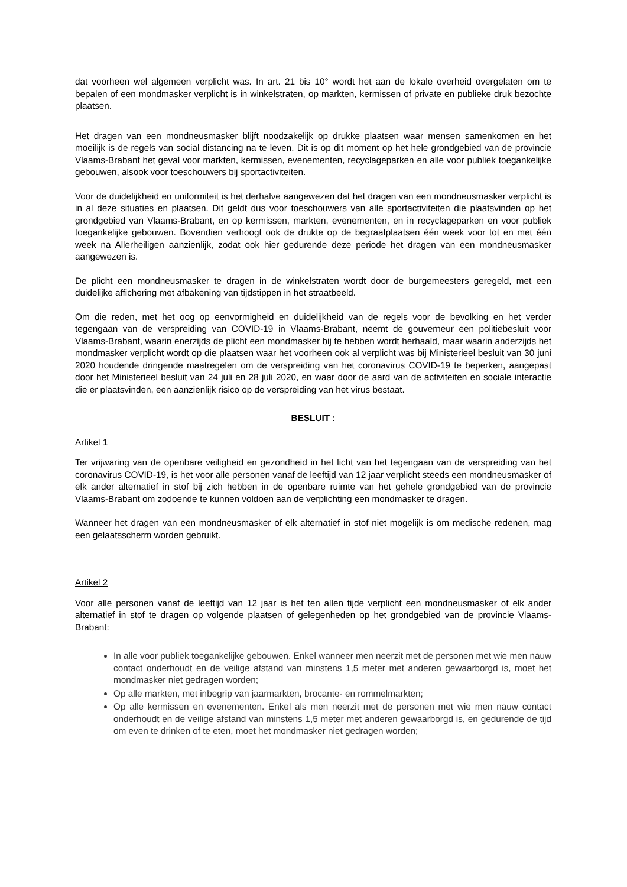dat voorheen wel algemeen verplicht was. In art. 21 bis 10° wordt het aan de lokale overheid overgelaten om te bepalen of een mondmasker verplicht is in winkelstraten, op markten, kermissen of private en publieke druk bezochte plaatsen.
Het dragen van een mondneusmasker blijft noodzakelijk op drukke plaatsen waar mensen samenkomen en het moeilijk is de regels van social distancing na te leven. Dit is op dit moment op het hele grondgebied van de provincie Vlaams-Brabant het geval voor markten, kermissen, evenementen, recyclageparken en alle voor publiek toegankelijke gebouwen, alsook voor toeschouwers bij sportactiviteiten.
Voor de duidelijkheid en uniformiteit is het derhalve aangewezen dat het dragen van een mondneusmasker verplicht is in al deze situaties en plaatsen. Dit geldt dus voor toeschouwers van alle sportactiviteiten die plaatsvinden op het grondgebied van Vlaams-Brabant, en op kermissen, markten, evenementen, en in recyclageparken en voor publiek toegankelijke gebouwen. Bovendien verhoogt ook de drukte op de begraafplaatsen één week voor tot en met één week na Allerheiligen aanzienlijk, zodat ook hier gedurende deze periode het dragen van een mondneusmasker aangewezen is.
De plicht een mondneusmasker te dragen in de winkelstraten wordt door de burgemeesters geregeld, met een duidelijke affichering met afbakening van tijdstippen in het straatbeeld.
Om die reden, met het oog op eenvormigheid en duidelijkheid van de regels voor de bevolking en het verder tegengaan van de verspreiding van COVID-19 in Vlaams-Brabant, neemt de gouverneur een politiebesluit voor Vlaams-Brabant, waarin enerzijds de plicht een mondmasker bij te hebben wordt herhaald, maar waarin anderzijds het mondmasker verplicht wordt op die plaatsen waar het voorheen ook al verplicht was bij Ministerieel besluit van 30 juni 2020 houdende dringende maatregelen om de verspreiding van het coronavirus COVID-19 te beperken, aangepast door het Ministerieel besluit van 24 juli en 28 juli 2020, en waar door de aard van de activiteiten en sociale interactie die er plaatsvinden, een aanzienlijk risico op de verspreiding van het virus bestaat.
BESLUIT :
Artikel 1
Ter vrijwaring van de openbare veiligheid en gezondheid in het licht van het tegengaan van de verspreiding van het coronavirus COVID-19, is het voor alle personen vanaf de leeftijd van 12 jaar verplicht steeds een mondneusmasker of elk ander alternatief in stof bij zich hebben in de openbare ruimte van het gehele grondgebied van de provincie Vlaams-Brabant om zodoende te kunnen voldoen aan de verplichting een mondmasker te dragen.
Wanneer het dragen van een mondneusmasker of elk alternatief in stof niet mogelijk is om medische redenen, mag een gelaatsscherm worden gebruikt.
Artikel 2
Voor alle personen vanaf de leeftijd van 12 jaar is het ten allen tijde verplicht een mondneusmasker of elk ander alternatief in stof te dragen op volgende plaatsen of gelegenheden op het grondgebied van de provincie Vlaams-Brabant:
In alle voor publiek toegankelijke gebouwen. Enkel wanneer men neerzit met de personen met wie men nauw contact onderhoudt en de veilige afstand van minstens 1,5 meter met anderen gewaarborgd is, moet het mondmasker niet gedragen worden;
Op alle markten, met inbegrip van jaarmarkten, brocante- en rommelmarkten;
Op alle kermissen en evenementen. Enkel als men neerzit met de personen met wie men nauw contact onderhoudt en de veilige afstand van minstens 1,5 meter met anderen gewaarborgd is, en gedurende de tijd om even te drinken of te eten, moet het mondmasker niet gedragen worden;